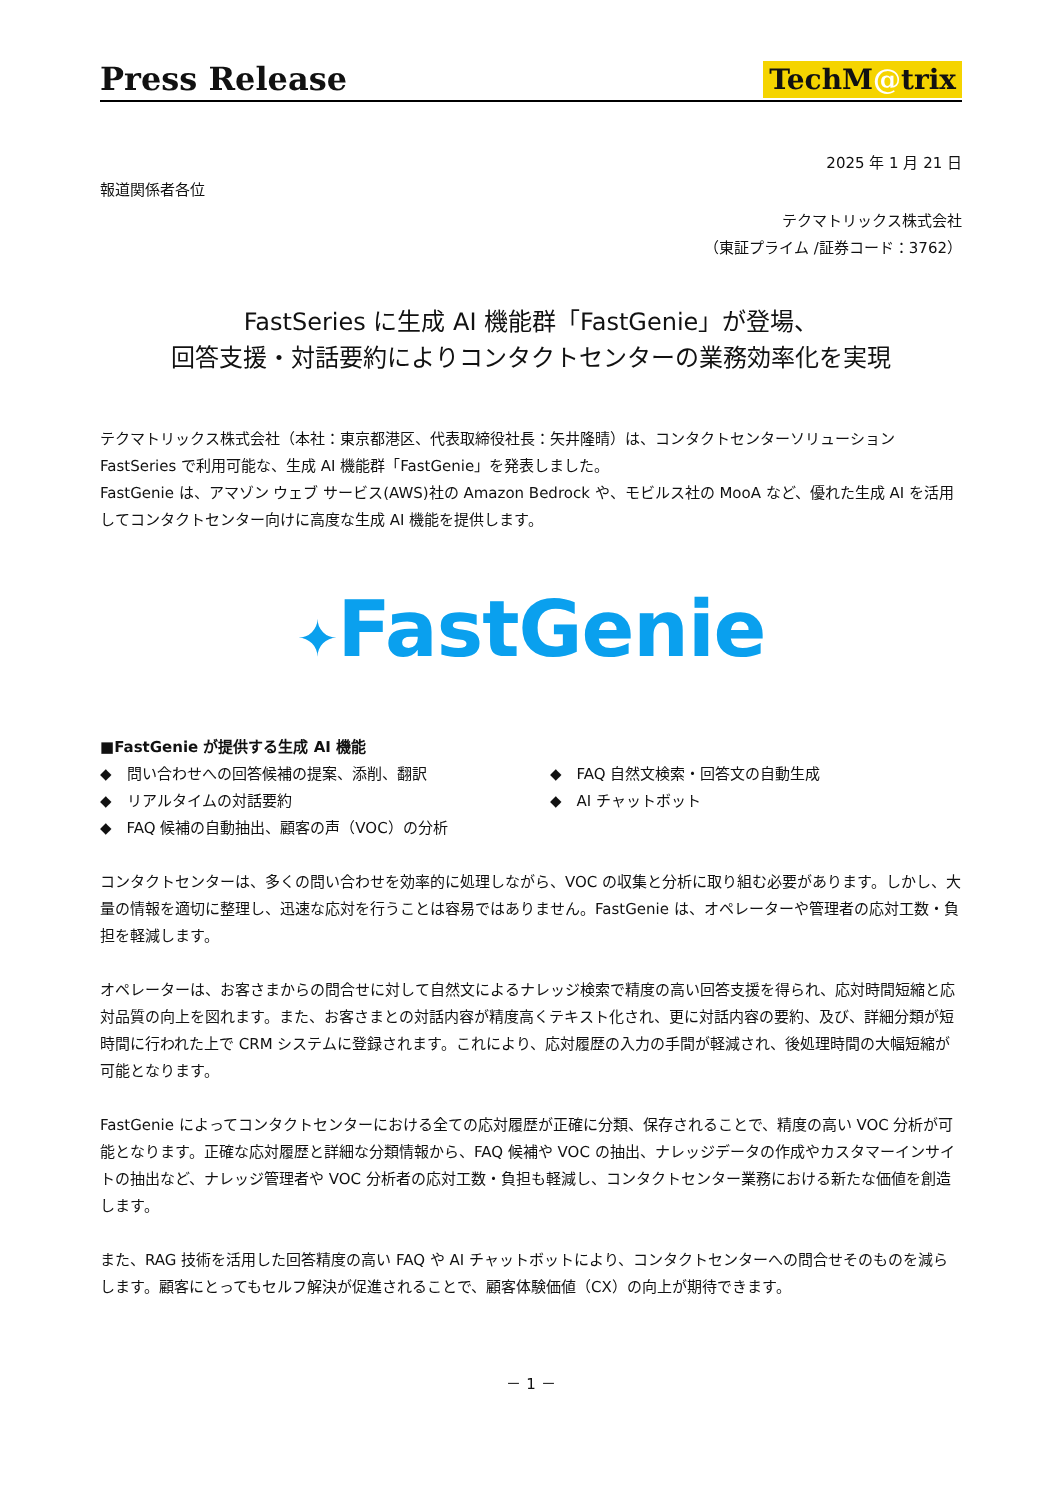Press Release
TechM@trix
2025 年 1 月 21 日
報道関係者各位
テクマトリックス株式会社
（東証プライム /証券コード：3762）
FastSeries に生成 AI 機能群「FastGenie」が登場、
回答支援・対話要約によりコンタクトセンターの業務効率化を実現
テクマトリックス株式会社（本社：東京都港区、代表取締役社長：矢井隆晴）は、コンタクトセンターソリューション FastSeries で利用可能な、生成 AI 機能群「FastGenie」を発表しました。
FastGenie は、アマゾン ウェブ サービス(AWS)社の Amazon Bedrock や、モビルス社の MooA など、優れた生成 AI を活用してコンタクトセンター向けに高度な生成 AI 機能を提供します。
✦FastGenie
■FastGenie が提供する生成 AI 機能
◆　問い合わせへの回答候補の提案、添削、翻訳
◆　リアルタイムの対話要約
◆　FAQ 候補の自動抽出、顧客の声（VOC）の分析
◆　FAQ 自然文検索・回答文の自動生成
◆　AI チャットボット
コンタクトセンターは、多くの問い合わせを効率的に処理しながら、VOC の収集と分析に取り組む必要があります。しかし、大量の情報を適切に整理し、迅速な応対を行うことは容易ではありません。FastGenie は、オペレーターや管理者の応対工数・負担を軽減します。
オペレーターは、お客さまからの問合せに対して自然文によるナレッジ検索で精度の高い回答支援を得られ、応対時間短縮と応対品質の向上を図れます。また、お客さまとの対話内容が精度高くテキスト化され、更に対話内容の要約、及び、詳細分類が短時間に行われた上で CRM システムに登録されます。これにより、応対履歴の入力の手間が軽減され、後処理時間の大幅短縮が可能となります。
FastGenie によってコンタクトセンターにおける全ての応対履歴が正確に分類、保存されることで、精度の高い VOC 分析が可能となります。正確な応対履歴と詳細な分類情報から、FAQ 候補や VOC の抽出、ナレッジデータの作成やカスタマーインサイトの抽出など、ナレッジ管理者や VOC 分析者の応対工数・負担も軽減し、コンタクトセンター業務における新たな価値を創造します。
また、RAG 技術を活用した回答精度の高い FAQ や AI チャットボットにより、コンタクトセンターへの問合せそのものを減らします。顧客にとってもセルフ解決が促進されることで、顧客体験価値（CX）の向上が期待できます。
－ 1 －